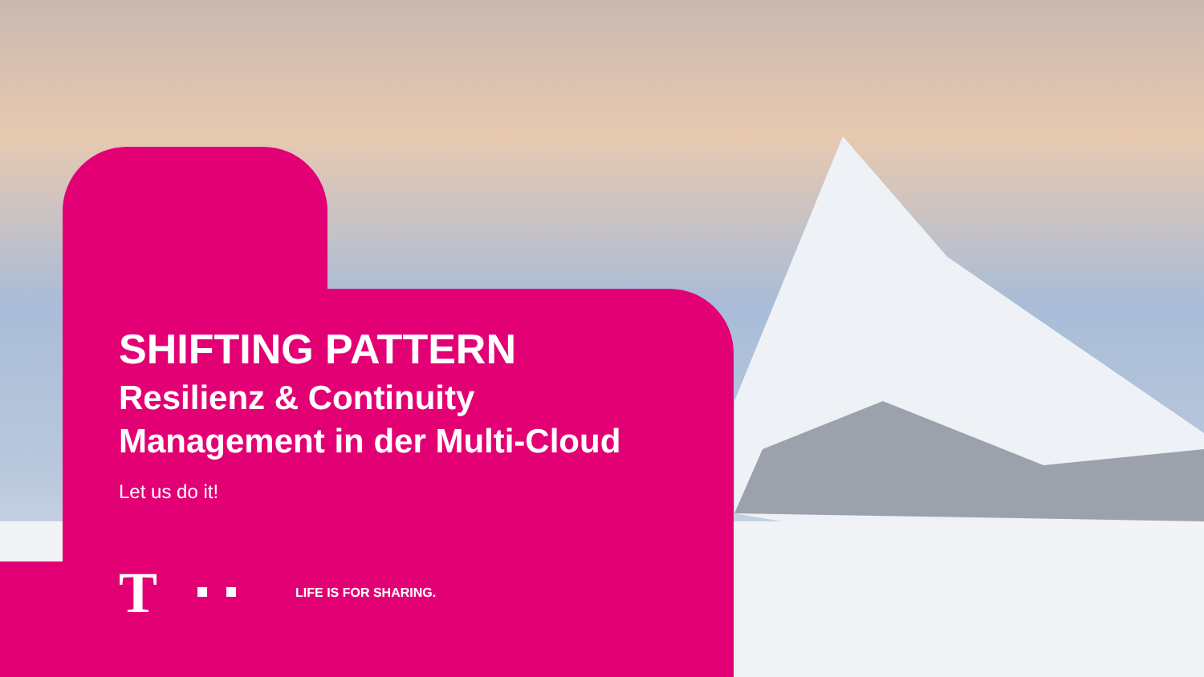SHIFTING PATTERN
Resilienz & Continuity
Management in der Multi-Cloud
Let us do it!
T LIFE IS FOR SHARING.